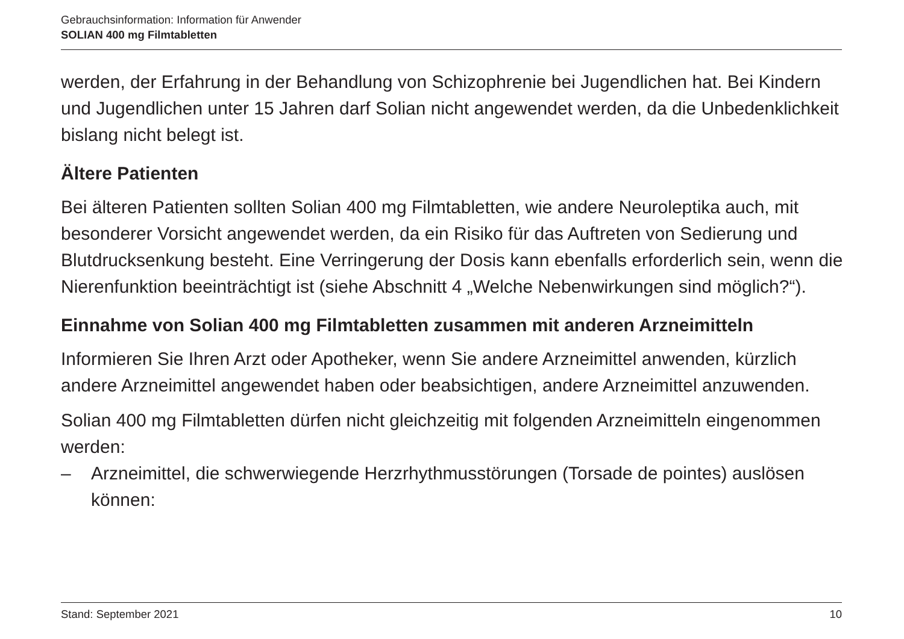Gebrauchsinformation: Information für Anwender
SOLIAN 400 mg Filmtabletten
werden, der Erfahrung in der Behandlung von Schizophrenie bei Jugendlichen hat. Bei Kindern und Jugendlichen unter 15 Jahren darf Solian nicht angewendet werden, da die Unbedenklichkeit bislang nicht belegt ist.
Ältere Patienten
Bei älteren Patienten sollten Solian 400 mg Filmtabletten, wie andere Neuroleptika auch, mit besonderer Vorsicht angewendet werden, da ein Risiko für das Auftreten von Sedierung und Blutdrucksenkung besteht. Eine Verringerung der Dosis kann ebenfalls erforderlich sein, wenn die Nierenfunktion beeinträchtigt ist (siehe Abschnitt 4 „Welche Nebenwirkungen sind möglich?“).
Einnahme von Solian 400 mg Filmtabletten zusammen mit anderen Arzneimitteln
Informieren Sie Ihren Arzt oder Apotheker, wenn Sie andere Arzneimittel anwenden, kürzlich andere Arzneimittel angewendet haben oder beabsichtigen, andere Arzneimittel anzuwenden.
Solian 400 mg Filmtabletten dürfen nicht gleichzeitig mit folgenden Arzneimitteln eingenommen werden:
– Arzneimittel, die schwerwiegende Herzrhythmusstörungen (Torsade de pointes) auslösen können:
Stand: September 2021 10